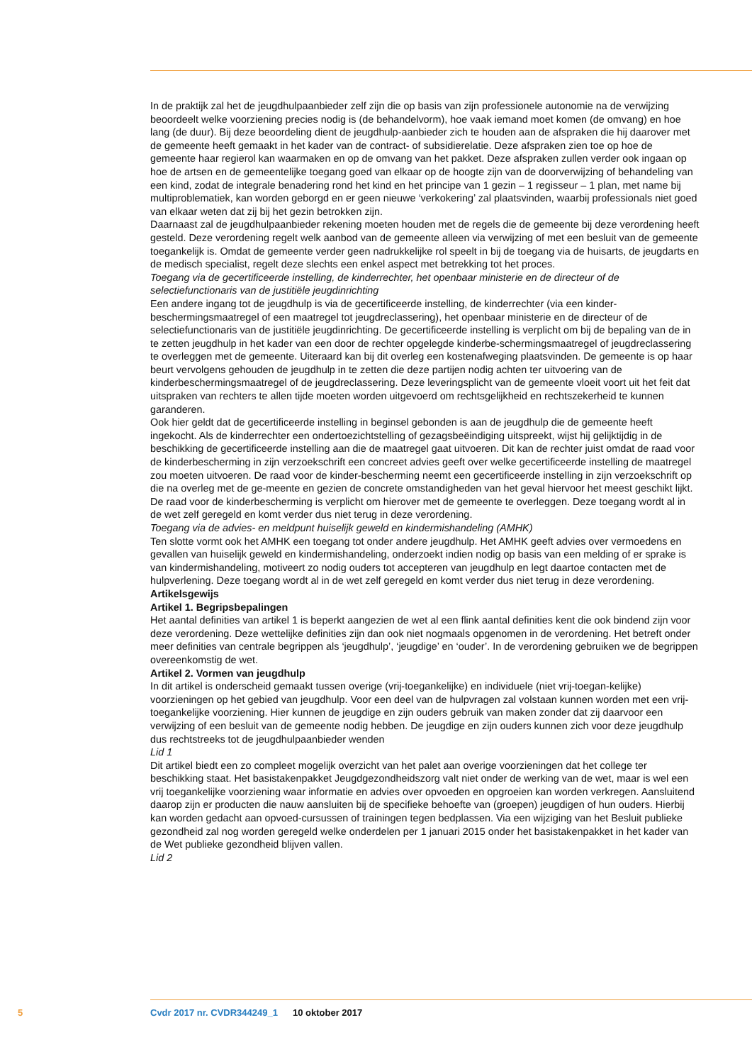In de praktijk zal het de jeugdhulpaanbieder zelf zijn die op basis van zijn professionele autonomie na de verwijzing beoordeelt welke voorziening precies nodig is (de behandelvorm), hoe vaak iemand moet komen (de omvang) en hoe lang (de duur). Bij deze beoordeling dient de jeugdhulp-aanbieder zich te houden aan de afspraken die hij daarover met de gemeente heeft gemaakt in het kader van de contract- of subsidierelatie. Deze afspraken zien toe op hoe de gemeente haar regierol kan waarmaken en op de omvang van het pakket. Deze afspraken zullen verder ook ingaan op hoe de artsen en de gemeentelijke toegang goed van elkaar op de hoogte zijn van de doorverwijzing of behandeling van een kind, zodat de integrale benadering rond het kind en het principe van 1 gezin – 1 regisseur – 1 plan, met name bij multiproblematiek, kan worden geborgd en er geen nieuwe ‘verkokering’ zal plaatsvinden, waarbij professionals niet goed van elkaar weten dat zij bij het gezin betrokken zijn.
Daarnaast zal de jeugdhulpaanbieder rekening moeten houden met de regels die de gemeente bij deze verordening heeft gesteld. Deze verordening regelt welk aanbod van de gemeente alleen via verwijzing of met een besluit van de gemeente toegankelijk is. Omdat de gemeente verder geen nadrukkelijke rol speelt in bij de toegang via de huisarts, de jeugdarts en de medisch specialist, regelt deze slechts een enkel aspect met betrekking tot het proces.
Toegang via de gecertificeerde instelling, de kinderrechter, het openbaar ministerie en de directeur of de selectiefunctionaris van de justitiële jeugdinrichting
Een andere ingang tot de jeugdhulp is via de gecertificeerde instelling, de kinderrechter (via een kinder-beschermingsmaatregel of een maatregel tot jeugdreclassering), het openbaar ministerie en de directeur of de selectiefunctionaris van de justitiële jeugdinrichting. De gecertificeerde instelling is verplicht om bij de bepaling van de in te zetten jeugdhulp in het kader van een door de rechter opgelegde kinderbe-schermingsmaatregel of jeugdreclassering te overleggen met de gemeente. Uiteraard kan bij dit overleg een kostenafweging plaatsvinden. De gemeente is op haar beurt vervolgens gehouden de jeugdhulp in te zetten die deze partijen nodig achten ter uitvoering van de kinderbeschermingsmaatregel of de jeugdreclassering. Deze leveringsplicht van de gemeente vloeit voort uit het feit dat uitspraken van rechters te allen tijde moeten worden uitgevoerd om rechtsgelijkheid en rechtszekerheid te kunnen garanderen.
Ook hier geldt dat de gecertificeerde instelling in beginsel gebonden is aan de jeugdhulp die de gemeente heeft ingekocht. Als de kinderrechter een ondertoezichtstelling of gezagsbeëindiging uitspreekt, wijst hij gelijktijdig in de beschikking de gecertificeerde instelling aan die de maatregel gaat uitvoeren. Dit kan de rechter juist omdat de raad voor de kinderbescherming in zijn verzoekschrift een concreet advies geeft over welke gecertificeerde instelling de maatregel zou moeten uitvoeren. De raad voor de kinder-bescherming neemt een gecertificeerde instelling in zijn verzoekschrift op die na overleg met de ge-meente en gezien de concrete omstandigheden van het geval hiervoor het meest geschikt lijkt. De raad voor de kinderbescherming is verplicht om hierover met de gemeente te overleggen. Deze toegang wordt al in de wet zelf geregeld en komt verder dus niet terug in deze verordening.
Toegang via de advies- en meldpunt huiselijk geweld en kindermishandeling (AMHK)
Ten slotte vormt ook het AMHK een toegang tot onder andere jeugdhulp. Het AMHK geeft advies over vermoedens en gevallen van huiselijk geweld en kindermishandeling, onderzoekt indien nodig op basis van een melding of er sprake is van kindermishandeling, motiveert zo nodig ouders tot accepteren van jeugdhulp en legt daartoe contacten met de hulpverlening. Deze toegang wordt al in de wet zelf geregeld en komt verder dus niet terug in deze verordening.
Artikelsgewijs
Artikel 1. Begripsbepalingen
Het aantal definities van artikel 1 is beperkt aangezien de wet al een flink aantal definities kent die ook bindend zijn voor deze verordening. Deze wettelijke definities zijn dan ook niet nogmaals opgenomen in de verordening. Het betreft onder meer definities van centrale begrippen als ‘jeugdhulp’, ‘jeugdige’ en ‘ouder’. In de verordening gebruiken we de begrippen overeenkomstig de wet.
Artikel 2. Vormen van jeugdhulp
In dit artikel is onderscheid gemaakt tussen overige (vrij-toegankelijke) en individuele (niet vrij-toegan-kelijke) voorzieningen op het gebied van jeugdhulp. Voor een deel van de hulpvragen zal volstaan kunnen worden met een vrij-toegankelijke voorziening. Hier kunnen de jeugdige en zijn ouders gebruik van maken zonder dat zij daarvoor een verwijzing of een besluit van de gemeente nodig hebben. De jeugdige en zijn ouders kunnen zich voor deze jeugdhulp dus rechtstreeks tot de jeugdhulpaanbieder wenden
Lid 1
Dit artikel biedt een zo compleet mogelijk overzicht van het palet aan overige voorzieningen dat het college ter beschikking staat. Het basistakenpakket Jeugdgezondheidszorg valt niet onder de werking van de wet, maar is wel een vrij toegankelijke voorziening waar informatie en advies over opvoeden en opgroeien kan worden verkregen. Aansluitend daarop zijn er producten die nauw aansluiten bij de specifieke behoefte van (groepen) jeugdigen of hun ouders. Hierbij kan worden gedacht aan opvoed-cursussen of trainingen tegen bedplassen. Via een wijziging van het Besluit publieke gezondheid zal nog worden geregeld welke onderdelen per 1 januari 2015 onder het basistakenpakket in het kader van de Wet publieke gezondheid blijven vallen.
Lid 2
5 Cvdr 2017 nr. CVDR344249_1 10 oktober 2017